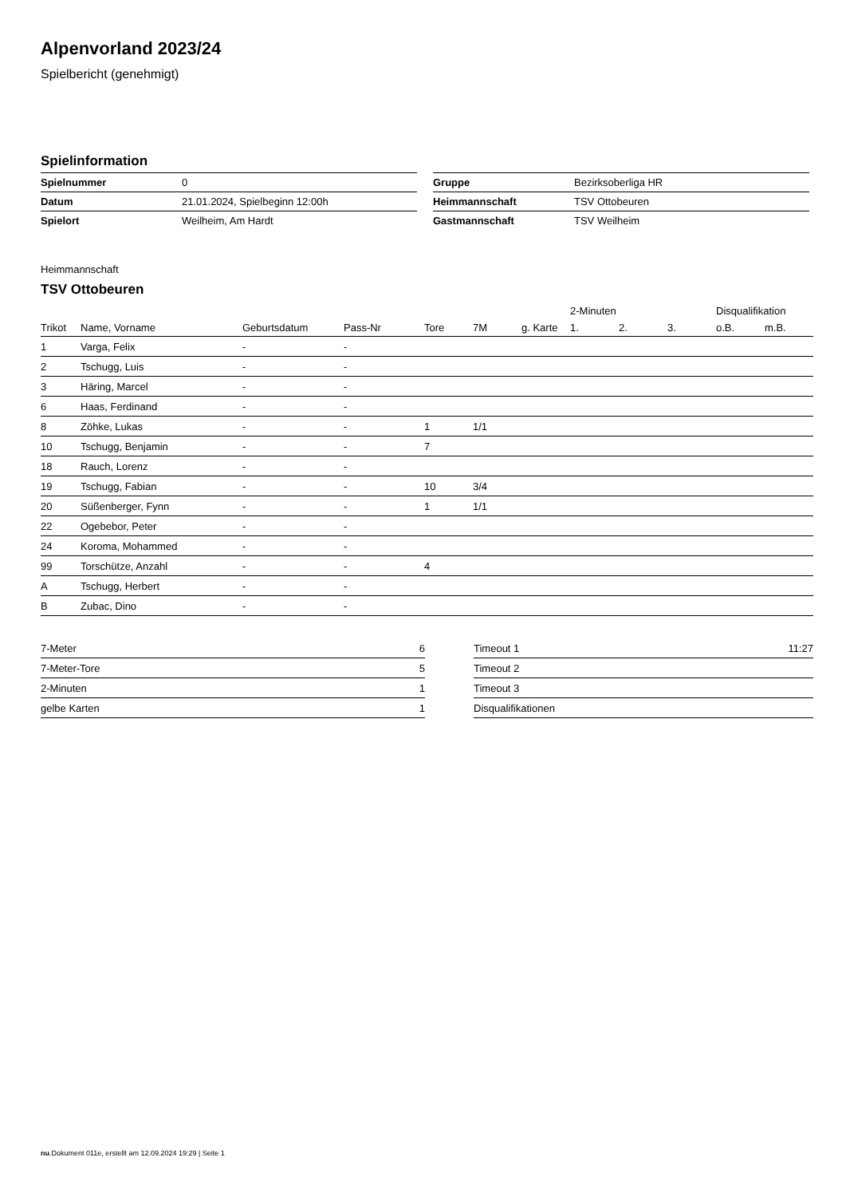Alpenvorland 2023/24
Spielbericht (genehmigt)
Spielinformation
| Spielnummer | 0 |
| Datum | 21.01.2024, Spielbeginn 12:00h |
| Spielort | Weilheim, Am Hardt |
| Gruppe | Bezirksoberliga HR |
| Heimmannschaft | TSV Ottobeuren |
| Gastmannschaft | TSV Weilheim |
Heimmannschaft
TSV Ottobeuren
| | | | | | | | 2-Minuten | | | Disqualifikation | |
| --- | --- | --- | --- | --- | --- | --- | --- | --- | --- | --- | --- |
| Trikot | Name, Vorname | Geburtsdatum | Pass-Nr | Tore | 7M | g. Karte | 1. | 2. | 3. | o.B. | m.B. |
| 1 | Varga, Felix | - | - | | | | | | | | |
| 2 | Tschugg, Luis | - | - | | | | | | | | |
| 3 | Häring, Marcel | - | - | | | | | | | | |
| 6 | Haas, Ferdinand | - | - | | | | | | | | |
| 8 | Zöhke, Lukas | - | - | 1 | 1/1 | | | | | | |
| 10 | Tschugg, Benjamin | - | - | 7 | | | | | | | |
| 18 | Rauch, Lorenz | - | - | | | | | | | | |
| 19 | Tschugg, Fabian | - | - | 10 | 3/4 | | | | | | |
| 20 | Süßenberger, Fynn | - | - | 1 | 1/1 | | | | | | |
| 22 | Ogebebor, Peter | - | - | | | | | | | | |
| 24 | Koroma, Mohammed | - | - | | | | | | | | |
| 99 | Torschütze, Anzahl | - | - | 4 | | | | | | | |
| A | Tschugg, Herbert | - | - | | | | | | | | |
| B | Zubac, Dino | - | - | | | | | | | | |
| 7-Meter | 6 |
| 7-Meter-Tore | 5 |
| 2-Minuten | 1 |
| gelbe Karten | 1 |
| Timeout 1 | 11:27 |
| Timeout 2 | |
| Timeout 3 | |
| Disqualifikationen | |
nu.Dokument 011e, erstellt am 12.09.2024 19:29 | Seite 1